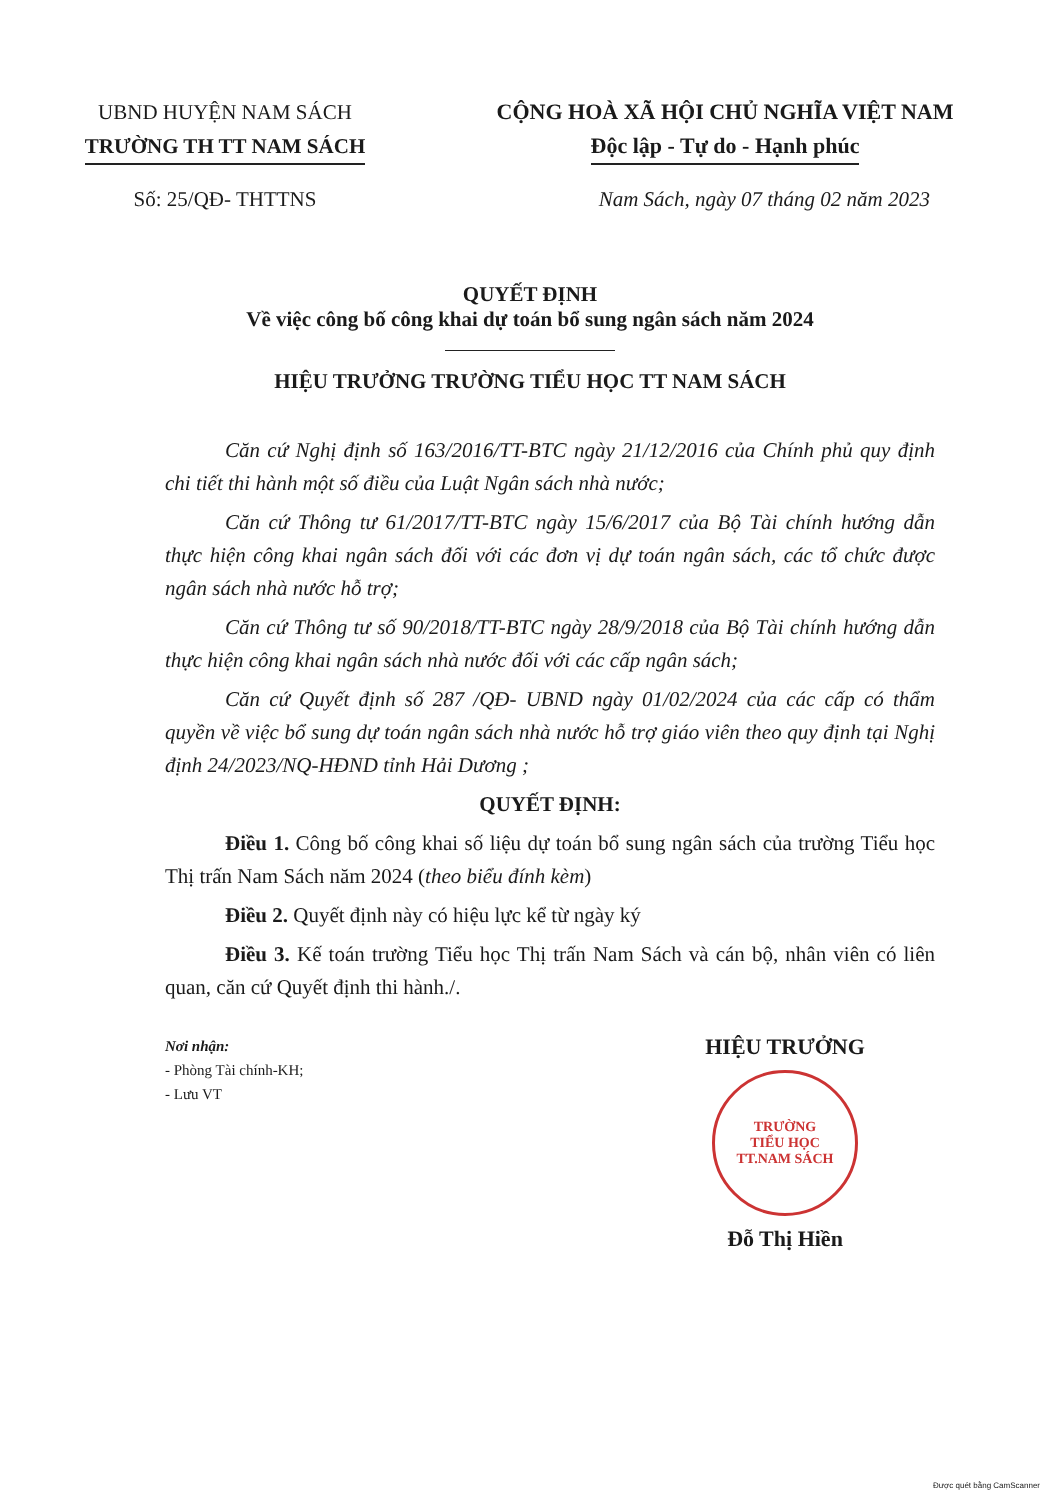UBND HUYỆN NAM SÁCH
TRƯỜNG TH TT NAM SÁCH
CỘNG HOÀ XÃ HỘI CHỦ NGHĨA VIỆT NAM
Độc lập - Tự do - Hạnh phúc
Số: 25/QĐ- THTTNS Nam Sách, ngày 07 tháng 02 năm 2023
QUYẾT ĐỊNH
Về việc công bố công khai dự toán bổ sung ngân sách năm 2024
HIỆU TRƯỞNG TRƯỜNG TIỂU HỌC TT NAM SÁCH
Căn cứ Nghị định số 163/2016/TT-BTC ngày 21/12/2016 của Chính phủ quy định chi tiết thi hành một số điều của Luật Ngân sách nhà nước;
Căn cứ Thông tư 61/2017/TT-BTC ngày 15/6/2017 của Bộ Tài chính hướng dẫn thực hiện công khai ngân sách đối với các đơn vị dự toán ngân sách, các tổ chức được ngân sách nhà nước hỗ trợ;
Căn cứ Thông tư số 90/2018/TT-BTC ngày 28/9/2018 của Bộ Tài chính hướng dẫn thực hiện công khai ngân sách nhà nước đối với các cấp ngân sách;
Căn cứ Quyết định số 287 /QĐ- UBND ngày 01/02/2024 của các cấp có thẩm quyền về việc bổ sung dự toán ngân sách nhà nước hỗ trợ giáo viên theo quy định tại Nghị định 24/2023/NQ-HĐND tỉnh Hải Dương ;
QUYẾT ĐỊNH:
Điều 1. Công bố công khai số liệu dự toán bổ sung ngân sách của trường Tiểu học Thị trấn Nam Sách năm 2024 (theo biểu đính kèm)
Điều 2. Quyết định này có hiệu lực kể từ ngày ký
Điều 3. Kế toán trường Tiểu học Thị trấn Nam Sách và cán bộ, nhân viên có liên quan, căn cứ Quyết định thi hành./.
Nơi nhận:
- Phòng Tài chính-KH;
- Lưu VT
HIỆU TRƯỞNG
TRƯỜNG
TIỂU HỌC
TT.NAM SÁCH
Đỗ Thị Hiền
Được quét bằng CamScanner